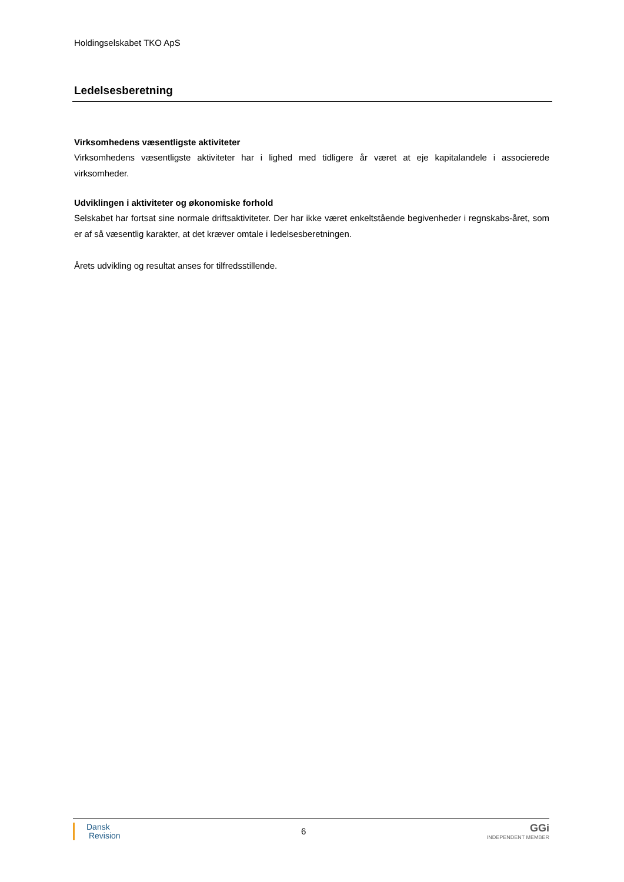Holdingselskabet TKO ApS
Ledelsesberetning
Virksomhedens væsentligste aktiviteter
Virksomhedens væsentligste aktiviteter har i lighed med tidligere år været at eje kapitalandele i associerede virksomheder.
Udviklingen i aktiviteter og økonomiske forhold
Selskabet har fortsat sine normale driftsaktiviteter. Der har ikke været enkeltstående begivenheder i regnskabs-året, som er af så væsentlig karakter, at det kræver omtale i ledelsesberetningen.
Årets udvikling og resultat anses for tilfredsstillende.
Dansk
Revision
6
GGi
INDEPENDENT MEMBER